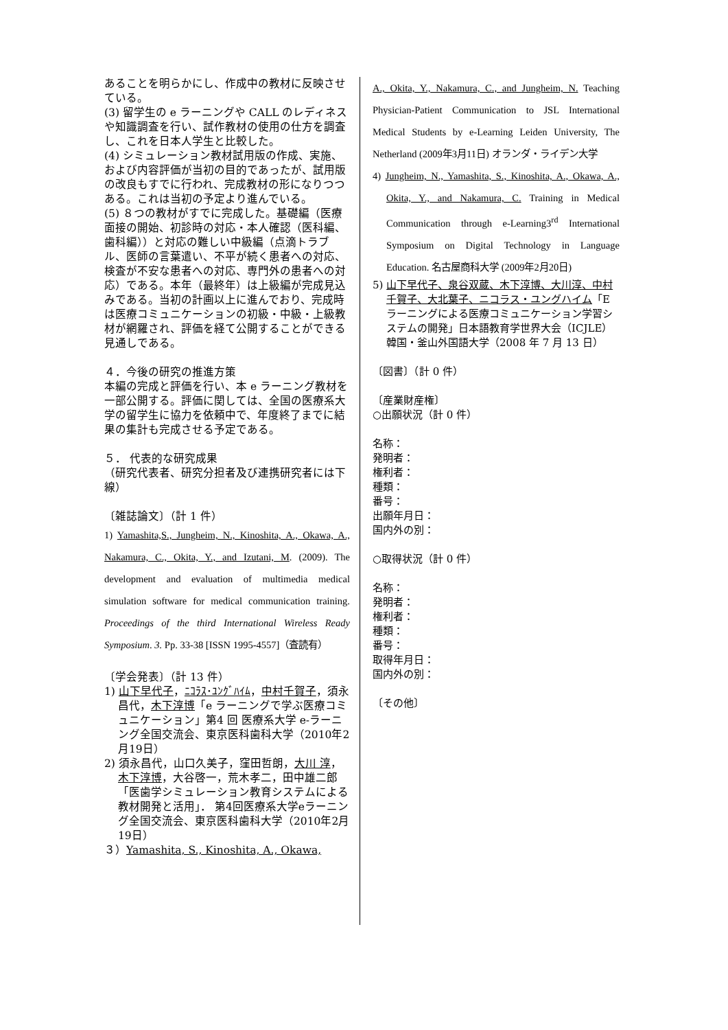あることを明らかにし、作成中の教材に反映させている。
(3) 留学生の e ラーニングや CALL のレディネスや知識調査を行い、試作教材の使用の仕方を調査し、これを日本人学生と比較した。
(4) シミュレーション教材試用版の作成、実施、および内容評価が当初の目的であったが、試用版の改良もすでに行われ、完成教材の形になりつつある。これは当初の予定より進んでいる。
(5) ８つの教材がすでに完成した。基礎編（医療面接の開始、初診時の対応・本人確認（医科編、歯科編））と対応の難しい中級編（点滴トラブル、医師の言葉遣い、不平が続く患者への対応、検査が不安な患者への対応、専門外の患者への対応）である。本年（最終年）は上級編が完成見込みである。当初の計画以上に進んでおり、完成時は医療コミュニケーションの初級・中級・上級教材が網羅され、評価を経て公開することができる見通しである。
４．今後の研究の推進方策
本編の完成と評価を行い、本 e ラーニング教材を一部公開する。評価に関しては、全国の医療系大学の留学生に協力を依頼中で、年度終了までに結果の集計も完成させる予定である。
５． 代表的な研究成果
（研究代表者、研究分担者及び連携研究者には下線）
〔雑誌論文〕（計 1 件）
1) Yamashita,S., Jungheim, N., Kinoshita, A., Okawa, A., Nakamura, C., Okita, Y., and Izutani, M. (2009). The development and evaluation of multimedia medical simulation software for medical communication training. Proceedings of the third International Wireless Ready Symposium. 3. Pp. 33-38 [ISSN 1995-4557]（査読有）
〔学会発表〕（計 13 件）
1) 山下早代子，ﾆｺﾗｽ･ﾕﾝｸﾞﾊｲﾑ，中村千賀子，須永昌代，木下淳博「e ラーニングで学ぶ医療コミュニケーション」第4 回 医療系大学 e-ラーニング全国交流会、東京医科歯科大学（2010年2月19日）
2) 須永昌代，山口久美子，窪田哲朗，大川 淳，木下淳博，大谷啓一，荒木孝二，田中雄二郎「医歯学シミュレーション教育システムによる教材開発と活用」． 第4回医療系大学eラーニング全国交流会、東京医科歯科大学（2010年2月19日）
３）Yamashita, S., Kinoshita, A., Okawa,
A., Okita, Y., Nakamura, C., and Jungheim, N. Teaching Physician-Patient Communication to JSL International Medical Students by e-Learning Leiden University, The Netherland (2009年3月11日) オランダ・ライデン大学
4) Jungheim, N., Yamashita, S., Kinoshita, A., Okawa, A., Okita, Y., and Nakamura, C. Training in Medical Communication through e-Learning3<sup>rd</sup> International Symposium on Digital Technology in Language Education. 名古屋商科大学 (2009年2月20日)
5) 山下早代子、泉谷双蔵、木下淳博、大川淳、中村千賀子、大北葉子、ニコラス・ユングハイム「Eラーニングによる医療コミュニケーション学習システムの開発」日本語教育学世界大会（ICJLE）韓国・釜山外国語大学（2008 年 7 月 13 日）
〔図書〕（計 0 件）
〔産業財産権〕
○出願状況（計 0 件）
名称：
発明者：
権利者：
種類：
番号：
出願年月日：
国内外の別：
○取得状況（計 0 件）
名称：
発明者：
権利者：
種類：
番号：
取得年月日：
国内外の別：
〔その他〕